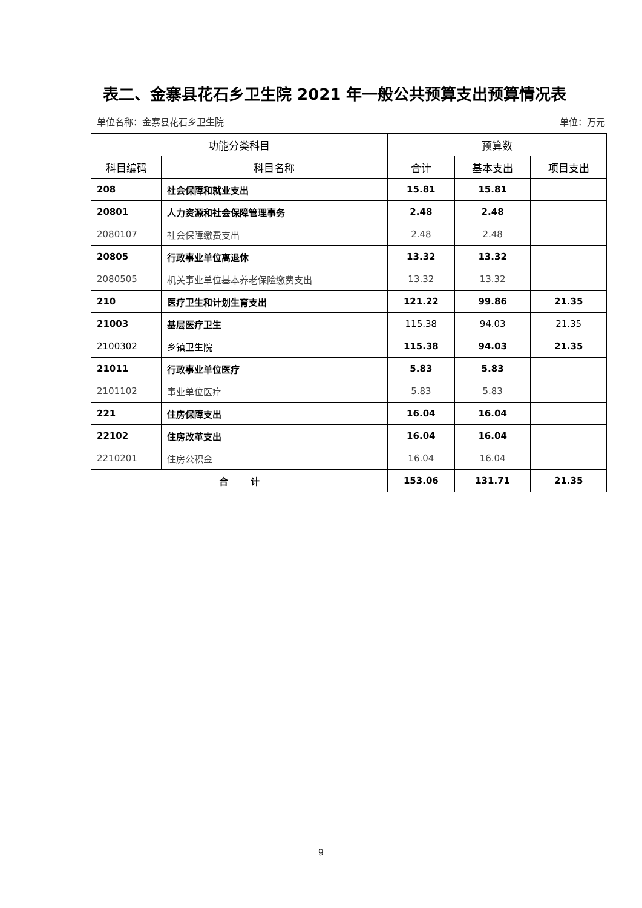表二、金寨县花石乡卫生院 2021 年一般公共预算支出预算情况表
单位名称：金寨县花石乡卫生院 单位：万元
| 功能分类科目 | | 预算数 | | |
| --- | --- | --- | --- | --- |
| 科目编码 | 科目名称 | 合计 | 基本支出 | 项目支出 |
| 208 | 社会保障和就业支出 | 15.81 | 15.81 | |
| 20801 | 人力资源和社会保障管理事务 | 2.48 | 2.48 | |
| 2080107 | 社会保障缴费支出 | 2.48 | 2.48 | |
| 20805 | 行政事业单位离退休 | 13.32 | 13.32 | |
| 2080505 | 机关事业单位基本养老保险缴费支出 | 13.32 | 13.32 | |
| 210 | 医疗卫生和计划生育支出 | 121.22 | 99.86 | 21.35 |
| 21003 | 基层医疗卫生 | 115.38 | 94.03 | 21.35 |
| 2100302 | 乡镇卫生院 | 115.38 | 94.03 | 21.35 |
| 21011 | 行政事业单位医疗 | 5.83 | 5.83 | |
| 2101102 | 事业单位医疗 | 5.83 | 5.83 | |
| 221 | 住房保障支出 | 16.04 | 16.04 | |
| 22102 | 住房改革支出 | 16.04 | 16.04 | |
| 2210201 | 住房公积金 | 16.04 | 16.04 | |
| 合 计 | | 153.06 | 131.71 | 21.35 |
9